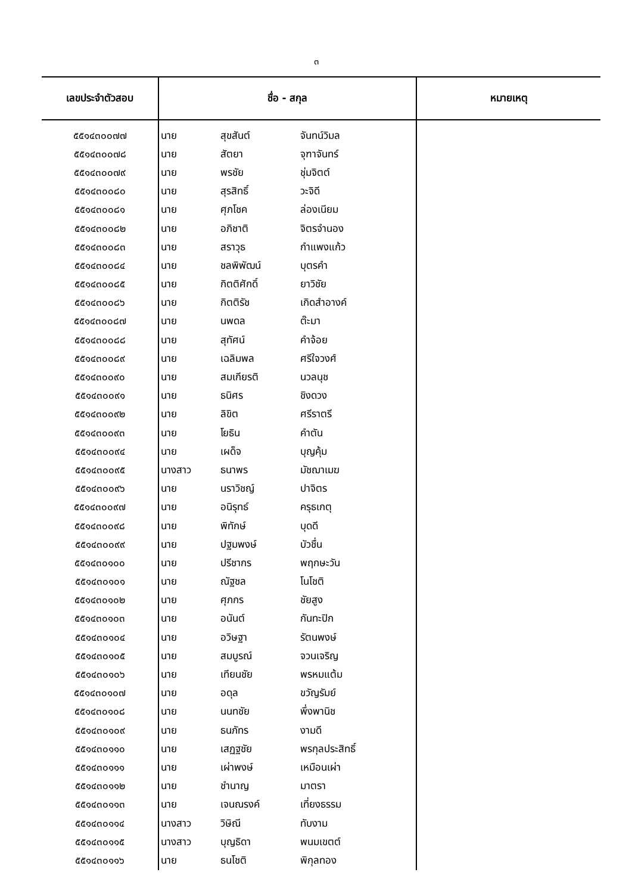๓
| เลขประจำตัวสอบ | ชื่อ - สกุล | | | หมายเหตุ |
| --- | --- | --- | --- | --- |
| ๕๕๑๔๓๐๐๗๗ | นาย | สุขสันต์ | จันทน์วิมล | |
| ๕๕๑๔๓๐๐๗๘ | นาย | สัตยา | จุฑาจันทร์ | |
| ๕๕๑๔๓๐๐๗๙ | นาย | พรชัย | ชุ่มจิตต์ | |
| ๕๕๑๔๓๐๐๘๐ | นาย | สุรสิทธิ์ | วะจิดี | |
| ๕๕๑๔๓๐๐๘๑ | นาย | ศุภโชค | ล่องเนียม | |
| ๕๕๑๔๓๐๐๘๒ | นาย | อภิชาติ | จิตรจำนอง | |
| ๕๕๑๔๓๐๐๘๓ | นาย | สราวุธ | กำแพงแก้ว | |
| ๕๕๑๔๓๐๐๘๔ | นาย | ชลพิพัฒน์ | บุตรคำ | |
| ๕๕๑๔๓๐๐๘๕ | นาย | กิตติศักดิ์ | ยาวิชัย | |
| ๕๕๑๔๓๐๐๘๖ | นาย | กิตติรัช | เกิดสำอางค์ | |
| ๕๕๑๔๓๐๐๘๗ | นาย | นพดล | ต๊ะมา | |
| ๕๕๑๔๓๐๐๘๘ | นาย | สุทัศน์ | คำจ้อย | |
| ๕๕๑๔๓๐๐๘๙ | นาย | เฉลิมพล | ศรีใจวงศ์ | |
| ๕๕๑๔๓๐๐๙๐ | นาย | สมเกียรติ | นวลนุช | |
| ๕๕๑๔๓๐๐๙๑ | นาย | ธนิศร | ชิงดวง | |
| ๕๕๑๔๓๐๐๙๒ | นาย | ลิขิต | ศรีราตรี | |
| ๕๕๑๔๓๐๐๙๓ | นาย | โยธิน | คำตัน | |
| ๕๕๑๔๓๐๐๙๔ | นาย | เผด็จ | บุญคุ้ม | |
| ๕๕๑๔๓๐๐๙๕ | นางสาว | ธนาพร | มัชฌาเมฆ | |
| ๕๕๑๔๓๐๐๙๖ | นาย | นราวิชญ์ | ปาจิตร | |
| ๕๕๑๔๓๐๐๙๗ | นาย | อนิรุทธ์ | ครุธเกตุ | |
| ๕๕๑๔๓๐๐๙๘ | นาย | พิทักษ์ | บุดดี | |
| ๕๕๑๔๓๐๐๙๙ | นาย | ปฐมพงษ์ | บัวชื่น | |
| ๕๕๑๔๓๐๑๐๐ | นาย | ปรีชากร | พฤกษะวัน | |
| ๕๕๑๔๓๐๑๐๑ | นาย | ณัฐชล | โนโชติ | |
| ๕๕๑๔๓๐๑๐๒ | นาย | ศุภกร | ชัยสูง | |
| ๕๕๑๔๓๐๑๐๓ | นาย | อนันต์ | กันทะปิก | |
| ๕๕๑๔๓๐๑๐๔ | นาย | อวิษฐา | รัตนพงษ์ | |
| ๕๕๑๔๓๐๑๐๕ | นาย | สมบูรณ์ | จวนเจริญ | |
| ๕๕๑๔๓๐๑๐๖ | นาย | เทียนชัย | พรหมแต้ม | |
| ๕๕๑๔๓๐๑๐๗ | นาย | อดุล | ขวัญรัมย์ | |
| ๕๕๑๔๓๐๑๐๘ | นาย | นนทชัย | พึ่งพานิช | |
| ๕๕๑๔๓๐๑๐๙ | นาย | ธนภัทร | งามดี | |
| ๕๕๑๔๓๐๑๑๐ | นาย | เสฏฐชัย | พรกุลประสิทธิ์ | |
| ๕๕๑๔๓๐๑๑๑ | นาย | เผ่าพงษ์ | เหมือนเผ่า | |
| ๕๕๑๔๓๐๑๑๒ | นาย | ชำนาญ | มาตรา | |
| ๕๕๑๔๓๐๑๑๓ | นาย | เจนณรงค์ | เที่ยงธรรม | |
| ๕๕๑๔๓๐๑๑๔ | นางสาว | วิษิณี | ทับงาม | |
| ๕๕๑๔๓๐๑๑๕ | นางสาว | บุญธิดา | พนมเขตต์ | |
| ๕๕๑๔๓๐๑๑๖ | นาย | ธนโชติ | พิกุลทอง | |